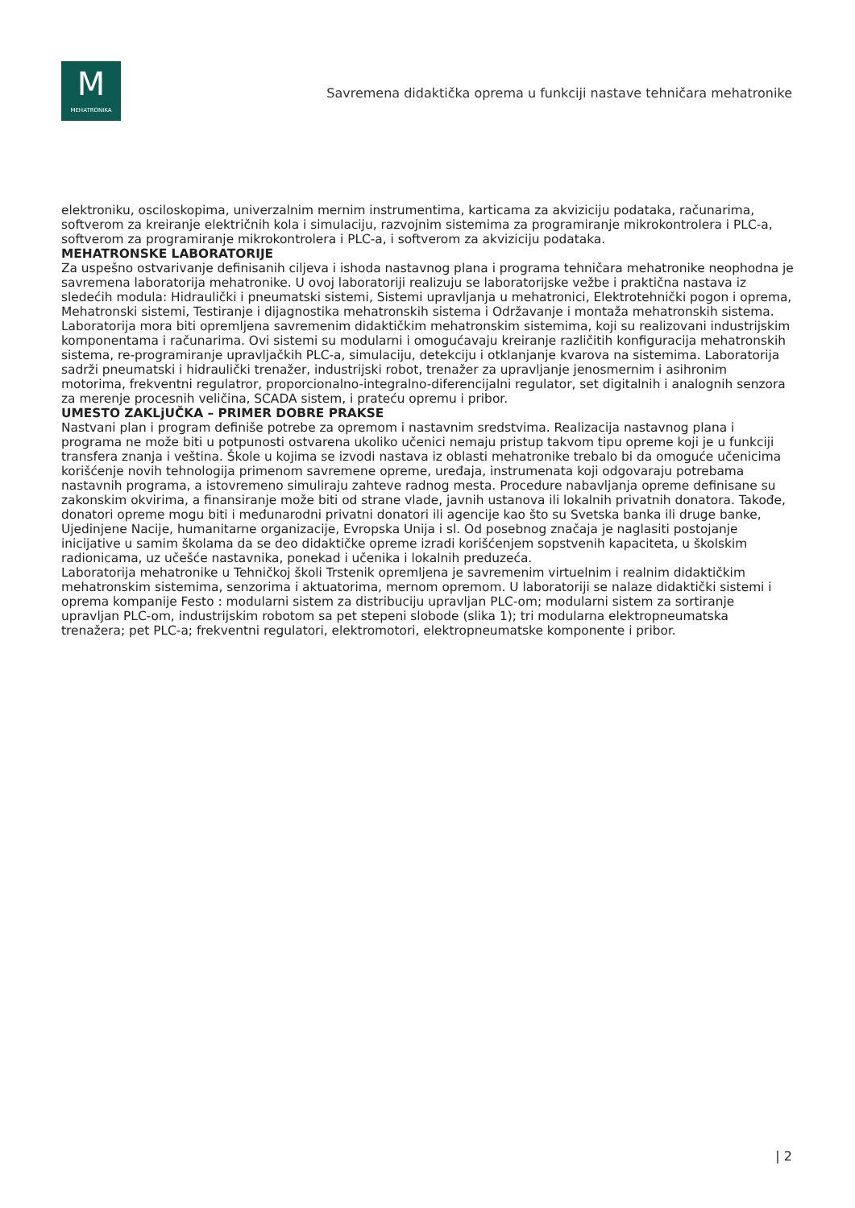M
MEHATRONIKA
Savremena didaktička oprema u funkciji nastave tehničara mehatronike
elektroniku, osciloskopima, univerzalnim mernim instrumentima, karticama za akviziciju podataka, računarima, softverom za kreiranje električnih kola i simulaciju, razvojnim sistemima za programiranje mikrokontrolera i PLC-a, softverom za programiranje mikrokontrolera i PLC-a, i softverom za akviziciju podataka.
MEHATRONSKE LABORATORIJE
Za uspešno ostvarivanje definisanih ciljeva i ishoda nastavnog plana i programa tehničara mehatronike neophodna je savremena laboratorija mehatronike. U ovoj laboratoriji realizuju se laboratorijske vežbe i praktična nastava iz sledećih modula: Hidraulički i pneumatski sistemi, Sistemi upravljanja u mehatronici, Elektrotehnički pogon i oprema, Mehatronski sistemi, Testiranje i dijagnostika mehatronskih sistema i Održavanje i montaža mehatronskih sistema. Laboratorija mora biti opremljena savremenim didaktičkim mehatronskim sistemima, koji su realizovani industrijskim komponentama i računarima. Ovi sistemi su modularni i omogućavaju kreiranje različitih konfiguracija mehatronskih sistema, re-programiranje upravljačkih PLC-a, simulaciju, detekciju i otklanjanje kvarova na sistemima. Laboratorija sadrži pneumatski i hidraulički trenažer, industrijski robot, trenažer za upravljanje jenosmernim i asihronim motorima, frekventni regulatror, proporcionalno-integralno-diferencijalni regulator, set digitalnih i analognih senzora za merenje procesnih veličina, SCADA sistem, i prateću opremu i pribor.
UMESTO ZAKLjUČKA – PRIMER DOBRE PRAKSE
Nastvani plan i program definiše potrebe za opremom i nastavnim sredstvima. Realizacija nastavnog plana i programa ne može biti u potpunosti ostvarena ukoliko učenici nemaju pristup takvom tipu opreme koji je u funkciji transfera znanja i veština. Škole u kojima se izvodi nastava iz oblasti mehatronike trebalo bi da omoguće učenicima korišćenje novih tehnologija primenom savremene opreme, uređaja, instrumenata koji odgovaraju potrebama nastavnih programa, a istovremeno simuliraju zahteve radnog mesta. Procedure nabavljanja opreme definisane su zakonskim okvirima, a finansiranje može biti od strane vlade, javnih ustanova ili lokalnih privatnih donatora. Takođe, donatori opreme mogu biti i međunarodni privatni donatori ili agencije kao što su Svetska banka ili druge banke, Ujedinjene Nacije, humanitarne organizacije, Evropska Unija i sl. Od posebnog značaja je naglasiti postojanje inicijative u samim školama da se deo didaktičke opreme izradi korišćenjem sopstvenih kapaciteta, u školskim radionicama, uz učešće nastavnika, ponekad i učenika i lokalnih preduzeća.
Laboratorija mehatronike u Tehničkoj školi Trstenik opremljena je savremenim virtuelnim i realnim didaktičkim mehatronskim sistemima, senzorima i aktuatorima, mernom opremom. U laboratoriji se nalaze didaktički sistemi i oprema kompanije Festo : modularni sistem za distribuciju upravljan PLC-om; modularni sistem za sortiranje upravljan PLC-om, industrijskim robotom sa pet stepeni slobode (slika 1); tri modularna elektropneumatska trenažera; pet PLC-a; frekventni regulatori, elektromotori, elektropneumatske komponente i pribor.
| 2